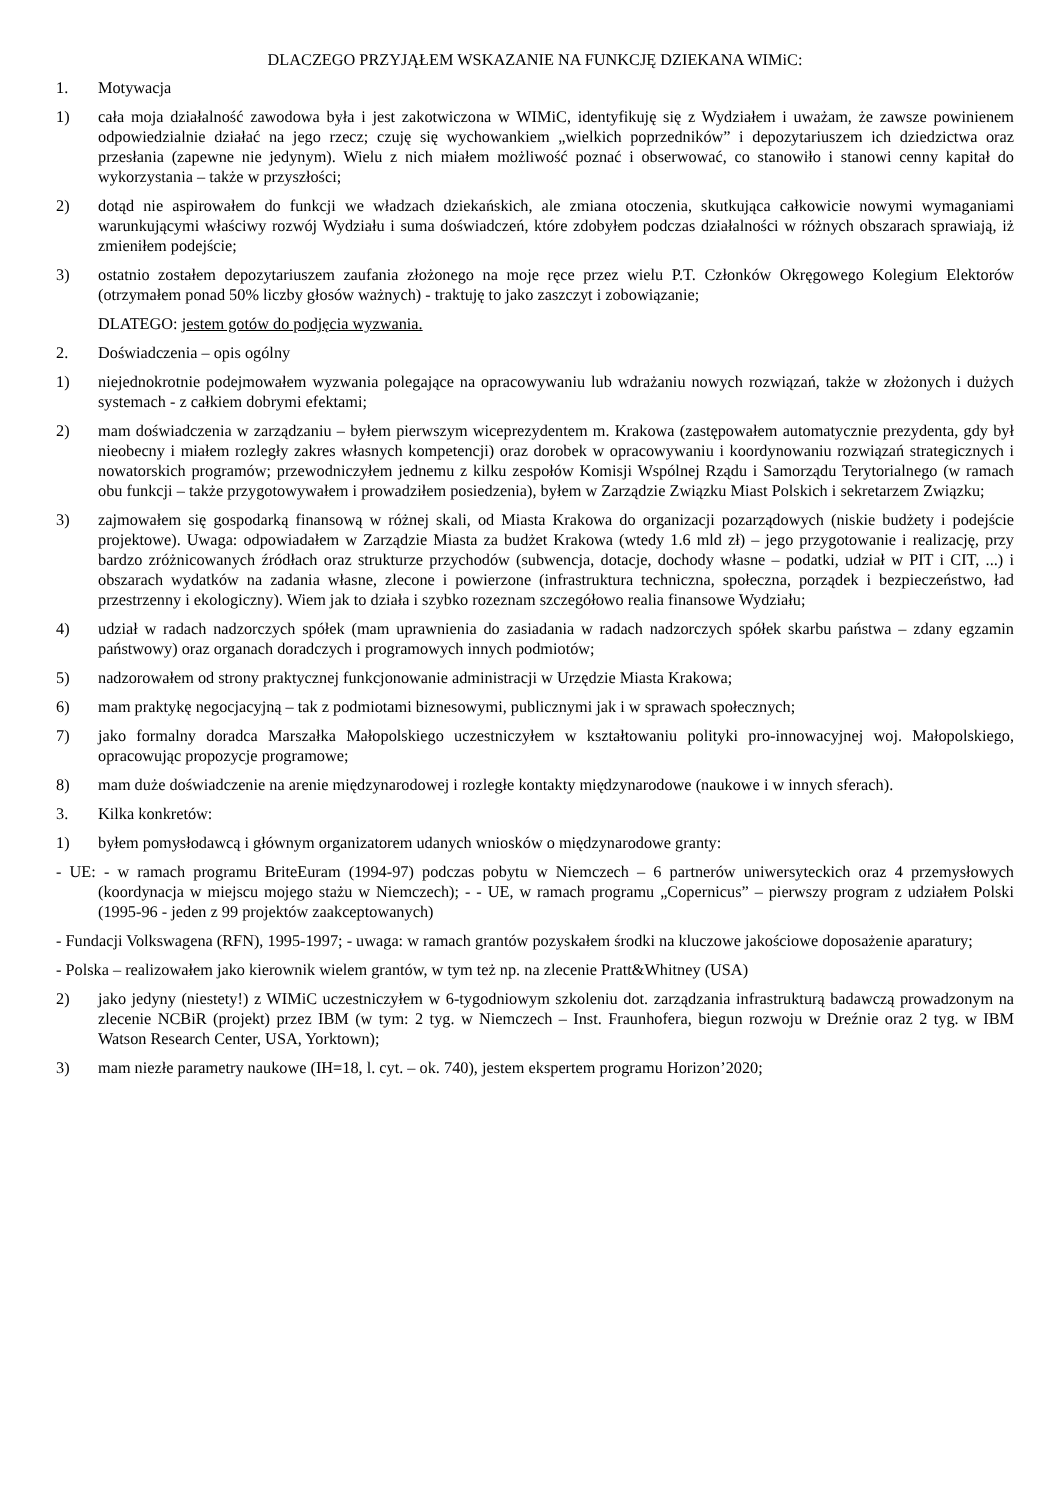DLACZEGO PRZYJĄŁEM WSKAZANIE NA FUNKCJĘ DZIEKANA WIMiC:
1. Motywacja
1) cała moja działalność zawodowa była i jest zakotwiczona w WIMiC, identyfikuję się z Wydziałem i uważam, że zawsze powinienem odpowiedzialnie działać na jego rzecz; czuję się wychowankiem „wielkich poprzedników” i depozytariuszem ich dziedzictwa oraz przesłania (zapewne nie jedynym). Wielu z nich miałem możliwość poznać i obserwować, co stanowiło i stanowi cenny kapitał do wykorzystania – także w przyszłości;
2) dotąd nie aspirowałem do funkcji we władzach dziekańskich, ale zmiana otoczenia, skutkująca całkowicie nowymi wymaganiami warunkującymi właściwy rozwój Wydziału i suma doświadczeń, które zdobyłem podczas działalności w różnych obszarach sprawiają, iż zmieniłem podejście;
3) ostatnio zostałem depozytariuszem zaufania złożonego na moje ręce przez wielu P.T. Członków Okręgowego Kolegium Elektorów (otrzymałem ponad 50% liczby głosów ważnych) - traktuję to jako zaszczyt i zobowiązanie;
DLATEGO: jestem gotów do podjęcia wyzwania.
2. Doświadczenia – opis ogólny
1) niejednokrotnie podejmowałem wyzwania polegające na opracowywaniu lub wdrażaniu nowych rozwiązań, także w złożonych i dużych systemach - z całkiem dobrymi efektami;
2) mam doświadczenia w zarządzaniu – byłem pierwszym wiceprezydentem m. Krakowa (zastępowałem automatycznie prezydenta, gdy był nieobecny i miałem rozległy zakres własnych kompetencji) oraz dorobek w opracowywaniu i koordynowaniu rozwiązań strategicznych i nowatorskich programów; przewodniczyłem jednemu z kilku zespołów Komisji Wspólnej Rządu i Samorządu Terytorialnego (w ramach obu funkcji – także przygotowywałem i prowadziłem posiedzenia), byłem w Zarządzie Związku Miast Polskich i sekretarzem Związku;
3) zajmowałem się gospodarką finansową w różnej skali, od Miasta Krakowa do organizacji pozarządowych (niskie budżety i podejście projektowe). Uwaga: odpowiadałem w Zarządzie Miasta za budżet Krakowa (wtedy 1.6 mld zł) – jego przygotowanie i realizację, przy bardzo zróżnicowanych źródłach oraz strukturze przychodów (subwencja, dotacje, dochody własne – podatki, udział w PIT i CIT, ...) i obszarach wydatków na zadania własne, zlecone i powierzone (infrastruktura techniczna, społeczna, porządek i bezpieczeństwo, ład przestrzenny i ekologiczny). Wiem jak to działa i szybko rozeznam szczegółowo realia finansowe Wydziału;
4) udział w radach nadzorczych spółek (mam uprawnienia do zasiadania w radach nadzorczych spółek skarbu państwa – zdany egzamin państwowy) oraz organach doradczych i programowych innych podmiotów;
5) nadzorowałem od strony praktycznej funkcjonowanie administracji w Urzędzie Miasta Krakowa;
6) mam praktykę negocjacyjną – tak z podmiotami biznesowymi, publicznymi jak i w sprawach społecznych;
7) jako formalny doradca Marszałka Małopolskiego uczestniczyłem w kształtowaniu polityki pro-innowacyjnej woj. Małopolskiego, opracowując propozycje programowe;
8) mam duże doświadczenie na arenie międzynarodowej i rozległe kontakty międzynarodowe (naukowe i w innych sferach).
3. Kilka konkretów:
1) byłem pomysłodawcą i głównym organizatorem udanych wniosków o międzynarodowe granty:
- UE: - w ramach programu BriteEuram (1994-97) podczas pobytu w Niemczech – 6 partnerów uniwersyteckich oraz 4 przemysłowych (koordynacja w miejscu mojego stażu w Niemczech); - - UE, w ramach programu „Copernicus” – pierwszy program z udziałem Polski (1995-96 - jeden z 99 projektów zaakceptowanych)
- Fundacji Volkswagena (RFN), 1995-1997; - uwaga: w ramach grantów pozyskałem środki na kluczowe jakościowe doposażenie aparatury;
- Polska – realizowałem jako kierownik wielem grantów, w tym też np. na zlecenie Pratt&Whitney (USA)
2) jako jedyny (niestety!) z WIMiC uczestniczyłem w 6-tygodniowym szkoleniu dot. zarządzania infrastrukturą badawczą prowadzonym na zlecenie NCBiR (projekt) przez IBM (w tym: 2 tyg. w Niemczech – Inst. Fraunhofera, biegun rozwoju w Dreźnie oraz 2 tyg. w IBM Watson Research Center, USA, Yorktown);
3) mam niezłe parametry naukowe (IH=18, l. cyt. – ok. 740), jestem ekspertem programu Horizon’2020;